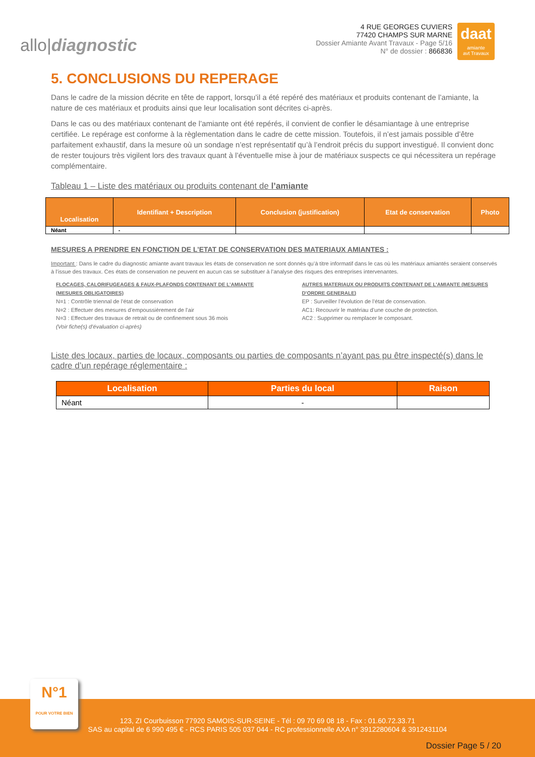allo|diagnostic
4 RUE GEORGES CUVIERS
77420 CHAMPS SUR MARNE
Dossier Amiante Avant Travaux - Page 5/16
N° de dossier : 866836
daat
amiante
avt Travaux
5. CONCLUSIONS DU REPERAGE
Dans le cadre de la mission décrite en tête de rapport, lorsqu’il a été repéré des matériaux et produits contenant de l’amiante, la nature de ces matériaux et produits ainsi que leur localisation sont décrites ci-après.
Dans le cas ou des matériaux contenant de l’amiante ont été repérés, il convient de confier le désamiantage à une entreprise certifiée. Le repérage est conforme à la règlementation dans le cadre de cette mission. Toutefois, il n’est jamais possible d’être parfaitement exhaustif, dans la mesure où un sondage n’est représentatif qu’à l’endroit précis du support investigué. Il convient donc de rester toujours très vigilent lors des travaux quant à l’éventuelle mise à jour de matériaux suspects ce qui nécessitera un repérage complémentaire.
Tableau 1 – Liste des matériaux ou produits contenant de l’amiante
| Localisation | Identifiant + Description | Conclusion (justification) | Etat de conservation | Photo |
| --- | --- | --- | --- | --- |
| Néant | - | | | |
MESURES A PRENDRE EN FONCTION DE L’ETAT DE CONSERVATION DES MATERIAUX AMIANTES :
Important : Dans le cadre du diagnostic amiante avant travaux les états de conservation ne sont donnés qu’à titre informatif dans le cas où les matériaux amiantés seraient conservés à l’issue des travaux. Ces états de conservation ne peuvent en aucun cas se substituer à l’analyse des risques des entreprises intervenantes.
FLOCAGES, CALORIFUGEAGES & FAUX-PLAFONDS CONTENANT DE L’AMIANTE (MESURES OBLIGATOIRES)
N=1 : Contrôle triennal de l’état de conservation
N=2 : Effectuer des mesures d’empoussièrement de l’air
N=3 : Effectuer des travaux de retrait ou de confinement sous 36 mois
(Voir fiche(s) d’évaluation ci-après)
AUTRES MATERIAUX OU PRODUITS CONTENANT DE L’AMIANTE (MESURES D’ORDRE GENERALE)
EP : Surveiller l’évolution de l’état de conservation.
AC1: Recouvrir le matériau d’une couche de protection.
AC2 : Supprimer ou remplacer le composant.
Liste des locaux, parties de locaux, composants ou parties de composants n’ayant pas pu être inspecté(s) dans le cadre d’un repérage réglementaire :
| Localisation | Parties du local | Raison |
| --- | --- | --- |
| Néant | - | |
N°1
POUR VOTRE BIEN
123, ZI Courbuisson 77920 SAMOIS-SUR-SEINE - Tél : 09 70 69 08 18 - Fax : 01.60.72.33.71
SAS au capital de 6 990 495 € - RCS PARIS 505 037 044 - RC professionnelle AXA n° 3912280604 & 3912431104
Dossier Page 5 / 20